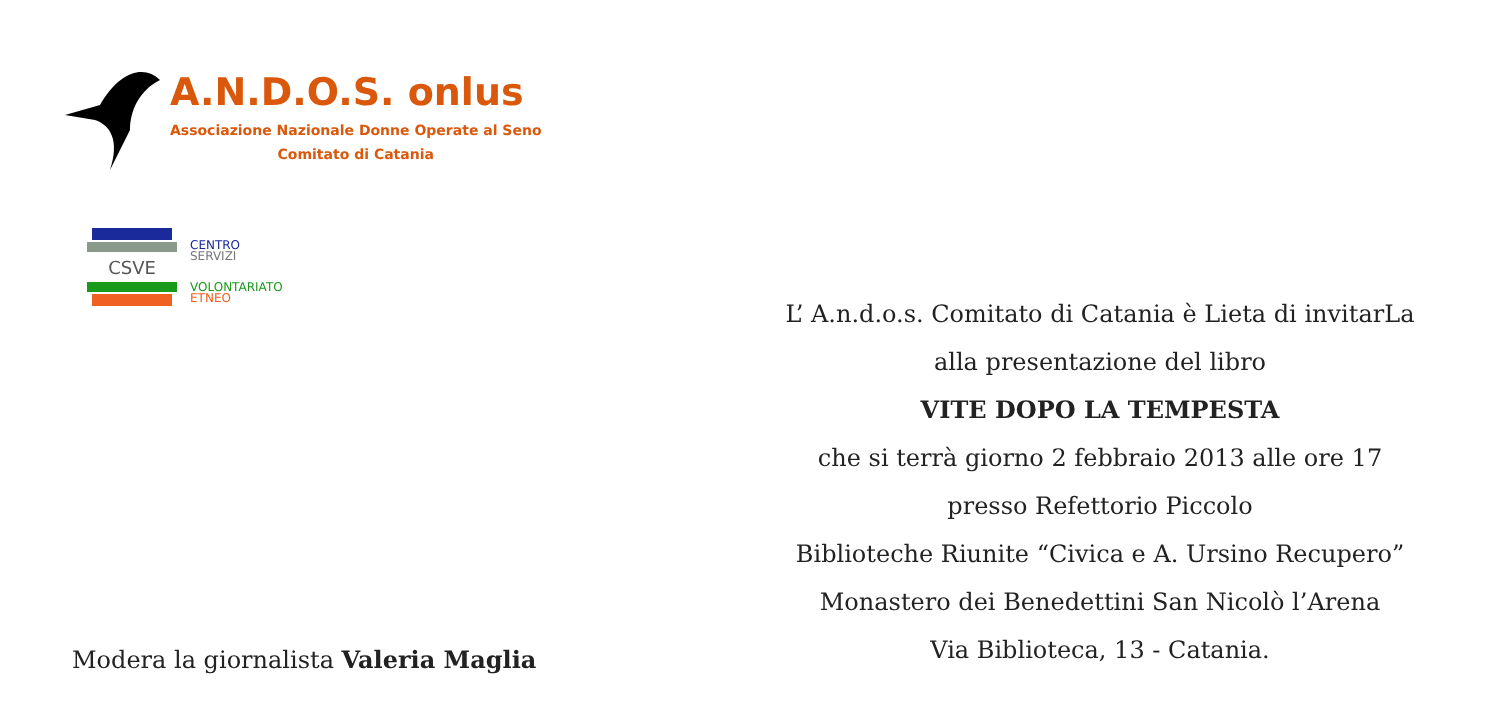A.N.D.O.S. onlus
Associazione Nazionale Donne Operate al Seno
Comitato di Catania
CSVE
CENTRO
SERVIZI
VOLONTARIATO
ETNEO
Modera la giornalista Valeria Maglia
L’ A.n.d.o.s. Comitato di Catania è Lieta di invitarLa
alla presentazione del libro
VITE DOPO LA TEMPESTA
che si terrà giorno 2 febbraio 2013 alle ore 17
presso Refettorio Piccolo
Biblioteche Riunite “Civica e A. Ursino Recupero”
Monastero dei Benedettini San Nicolò l’Arena
Via Biblioteca, 13 - Catania.